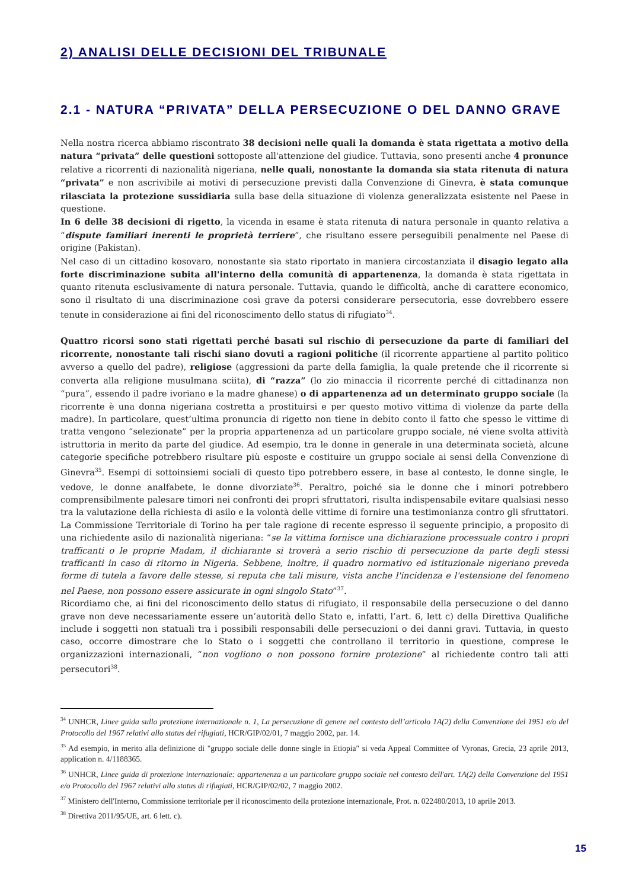2) ANALISI DELLE DECISIONI DEL TRIBUNALE
2.1 - NATURA “PRIVATA” DELLA PERSECUZIONE O DEL DANNO GRAVE
Nella nostra ricerca abbiamo riscontrato 38 decisioni nelle quali la domanda è stata rigettata a motivo della natura “privata” delle questioni sottoposte all'attenzione del giudice. Tuttavia, sono presenti anche 4 pronunce relative a ricorrenti di nazionalità nigeriana, nelle quali, nonostante la domanda sia stata ritenuta di natura “privata” e non ascrivibile ai motivi di persecuzione previsti dalla Convenzione di Ginevra, è stata comunque rilasciata la protezione sussidiaria sulla base della situazione di violenza generalizzata esistente nel Paese in questione.
In 6 delle 38 decisioni di rigetto, la vicenda in esame è stata ritenuta di natura personale in quanto relativa a “dispute familiari inerenti le proprietà terriere”, che risultano essere perseguibili penalmente nel Paese di origine (Pakistan).
Nel caso di un cittadino kosovaro, nonostante sia stato riportato in maniera circostanziata il disagio legato alla forte discriminazione subita all'interno della comunità di appartenenza, la domanda è stata rigettata in quanto ritenuta esclusivamente di natura personale. Tuttavia, quando le difficoltà, anche di carattere economico, sono il risultato di una discriminazione così grave da potersi considerare persecutoria, esse dovrebbero essere tenute in considerazione ai fini del riconoscimento dello status di rifugiato<sup>34</sup>.
Quattro ricorsi sono stati rigettati perché basati sul rischio di persecuzione da parte di familiari del ricorrente, nonostante tali rischi siano dovuti a ragioni politiche (il ricorrente appartiene al partito politico avverso a quello del padre), religiose (aggressioni da parte della famiglia, la quale pretende che il ricorrente si converta alla religione musulmana sciita), di “razza” (lo zio minaccia il ricorrente perché di cittadinanza non “pura”, essendo il padre ivoriano e la madre ghanese) o di appartenenza ad un determinato gruppo sociale (la ricorrente è una donna nigeriana costretta a prostituirsi e per questo motivo vittima di violenze da parte della madre). In particolare, quest’ultima pronuncia di rigetto non tiene in debito conto il fatto che spesso le vittime di tratta vengono “selezionate” per la propria appartenenza ad un particolare gruppo sociale, né viene svolta attività istruttoria in merito da parte del giudice. Ad esempio, tra le donne in generale in una determinata società, alcune categorie specifiche potrebbero risultare più esposte e costituire un gruppo sociale ai sensi della Convenzione di Ginevra<sup>35</sup>. Esempi di sottoinsiemi sociali di questo tipo potrebbero essere, in base al contesto, le donne single, le vedove, le donne analfabete, le donne divorziate<sup>36</sup>. Peraltro, poiché sia le donne che i minori potrebbero comprensibilmente palesare timori nei confronti dei propri sfruttatori, risulta indispensabile evitare qualsiasi nesso tra la valutazione della richiesta di asilo e la volontà delle vittime di fornire una testimonianza contro gli sfruttatori. La Commissione Territoriale di Torino ha per tale ragione di recente espresso il seguente principio, a proposito di una richiedente asilo di nazionalità nigeriana: “se la vittima fornisce una dichiarazione processuale contro i propri trafficanti o le proprie Madam, il dichiarante si troverà a serio rischio di persecuzione da parte degli stessi trafficanti in caso di ritorno in Nigeria. Sebbene, inoltre, il quadro normativo ed istituzionale nigeriano preveda forme di tutela a favore delle stesse, si reputa che tali misure, vista anche l'incidenza e l'estensione del fenomeno nel Paese, non possono essere assicurate in ogni singolo Stato”<sup>37</sup>.
Ricordiamo che, ai fini del riconoscimento dello status di rifugiato, il responsabile della persecuzione o del danno grave non deve necessariamente essere un’autorità dello Stato e, infatti, l’art. 6, lett c) della Direttiva Qualifiche include i soggetti non statuali tra i possibili responsabili delle persecuzioni o dei danni gravi. Tuttavia, in questo caso, occorre dimostrare che lo Stato o i soggetti che controllano il territorio in questione, comprese le organizzazioni internazionali, “non vogliono o non possono fornire protezione” al richiedente contro tali atti persecutori<sup>38</sup>.
<sup>34</sup> UNHCR, Linee guida sulla protezione internazionale n. 1, La persecuzione di genere nel contesto dell’articolo 1A(2) della Convenzione del 1951 e/o del Protocollo del 1967 relativi allo status dei rifugiati, HCR/GIP/02/01, 7 maggio 2002, par. 14.
<sup>35</sup> Ad esempio, in merito alla definizione di "gruppo sociale delle donne single in Etiopia" si veda Appeal Committee of Vyronas, Grecia, 23 aprile 2013, application n. 4/1188365.
<sup>36</sup> UNHCR, Linee guida di protezione internazionale: appartenenza a un particolare gruppo sociale nel contesto dell'art. 1A(2) della Convenzione del 1951 e/o Protocollo del 1967 relativi allo status di rifugiati, HCR/GIP/02/02, 7 maggio 2002.
<sup>37</sup> Ministero dell'Interno, Commissione territoriale per il riconoscimento della protezione internazionale, Prot. n. 022480/2013, 10 aprile 2013.
<sup>38</sup> Direttiva 2011/95/UE, art. 6 lett. c).
15